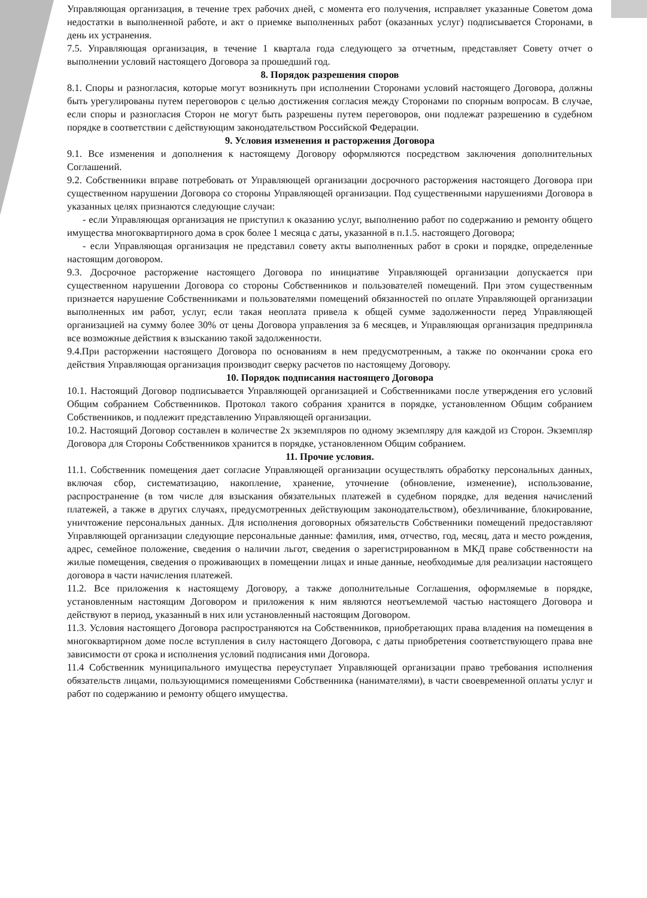Управляющая организация, в течение трех рабочих дней, с момента его получения, исправляет указанные Советом дома недостатки в выполненной работе, и акт о приемке выполненных работ (оказанных услуг) подписывается Сторонами, в день их устранения.
7.5. Управляющая организация, в течение 1 квартала года следующего за отчетным, представляет Совету отчет о выполнении условий настоящего Договора за прошедший год.
8. Порядок разрешения споров
8.1. Споры и разногласия, которые могут возникнуть при исполнении Сторонами условий настоящего Договора, должны быть урегулированы путем переговоров с целью достижения согласия между Сторонами по спорным вопросам. В случае, если споры и разногласия Сторон не могут быть разрешены путем переговоров, они подлежат разрешению в судебном порядке в соответствии с действующим законодательством Российской Федерации.
9. Условия изменения и расторжения Договора
9.1. Все изменения и дополнения к настоящему Договору оформляются посредством заключения дополнительных Соглашений.
9.2. Собственники вправе потребовать от Управляющей организации досрочного расторжения настоящего Договора при существенном нарушении Договора со стороны Управляющей организации. Под существенными нарушениями Договора в указанных целях признаются следующие случаи:
- если Управляющая организация не приступил к оказанию услуг, выполнению работ по содержанию и ремонту общего имущества многоквартирного дома в срок более 1 месяца с даты, указанной в п.1.5. настоящего Договора;
- если Управляющая организация не представил совету акты выполненных работ в сроки и порядке, определенные настоящим договором.
9.3. Досрочное расторжение настоящего Договора по инициативе Управляющей организации допускается при существенном нарушении Договора со стороны Собственников и пользователей помещений. При этом существенным признается нарушение Собственниками и пользователями помещений обязанностей по оплате Управляющей организации выполненных им работ, услуг, если такая неоплата привела к общей сумме задолженности перед Управляющей организацией на сумму более 30% от цены Договора управления за 6 месяцев, и Управляющая организация предприняла все возможные действия к взысканию такой задолженности.
9.4.При расторжении настоящего Договора по основаниям в нем предусмотренным, а также по окончании срока его действия Управляющая организация производит сверку расчетов по настоящему Договору.
10. Порядок подписания настоящего Договора
10.1. Настоящий Договор подписывается Управляющей организацией и Собственниками после утверждения его условий Общим собранием Собственников. Протокол такого собрания хранится в порядке, установленном Общим собранием Собственников, и подлежит представлению Управляющей организации.
10.2. Настоящий Договор составлен в количестве 2х экземпляров по одному экземпляру для каждой из Сторон. Экземпляр Договора для Стороны Собственников хранится в порядке, установленном Общим собранием.
11. Прочие условия.
11.1. Собственник помещения дает согласие Управляющей организации осуществлять обработку персональных данных, включая сбор, систематизацию, накопление, хранение, уточнение (обновление, изменение), использование, распространение (в том числе для взыскания обязательных платежей в судебном порядке, для ведения начислений платежей, а также в других случаях, предусмотренных действующим законодательством), обезличивание, блокирование, уничтожение персональных данных. Для исполнения договорных обязательств Собственники помещений предоставляют Управляющей организации следующие персональные данные: фамилия, имя, отчество, год, месяц, дата и место рождения, адрес, семейное положение, сведения о наличии льгот, сведения о зарегистрированном в МКД праве собственности на жилые помещения, сведения о проживающих в помещении лицах и иные данные, необходимые для реализации настоящего договора в части начисления платежей.
11.2. Все приложения к настоящему Договору, а также дополнительные Соглашения, оформляемые в порядке, установленным настоящим Договором и приложения к ним являются неотъемлемой частью настоящего Договора и действуют в период, указанный в них или установленный настоящим Договором.
11.3. Условия настоящего Договора распространяются на Собственников, приобретающих права владения на помещения в многоквартирном доме после вступления в силу настоящего Договора, с даты приобретения соответствующего права вне зависимости от срока и исполнения условий подписания ими Договора.
11.4 Собственник муниципального имущества переуступает Управляющей организации право требования исполнения обязательств лицами, пользующимися помещениями Собственника (нанимателями), в части своевременной оплаты услуг и работ по содержанию и ремонту общего имущества.